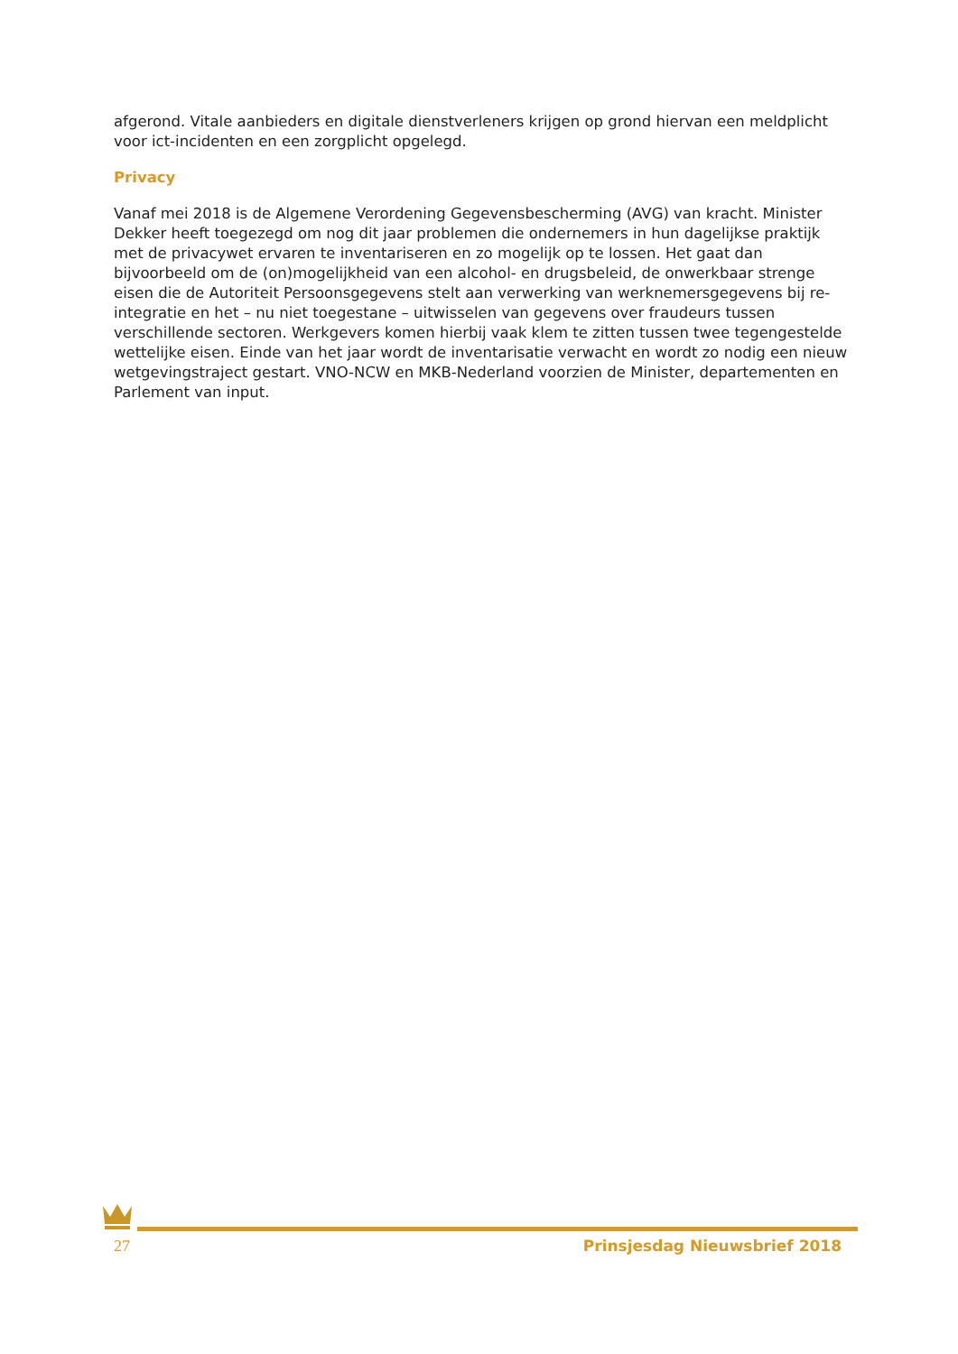afgerond. Vitale aanbieders en digitale dienstverleners krijgen op grond hiervan een meldplicht voor ict-incidenten en een zorgplicht opgelegd.
Privacy
Vanaf mei 2018 is de Algemene Verordening Gegevensbescherming (AVG) van kracht. Minister Dekker heeft toegezegd om nog dit jaar problemen die ondernemers in hun dagelijkse praktijk met de privacywet ervaren te inventariseren en zo mogelijk op te lossen. Het gaat dan bijvoorbeeld om de (on)mogelijkheid van een alcohol- en drugsbeleid, de onwerkbaar strenge eisen die de Autoriteit Persoonsgegevens stelt aan verwerking van werknemersgegevens bij re-integratie en het – nu niet toegestane – uitwisselen van gegevens over fraudeurs tussen verschillende sectoren. Werkgevers komen hierbij vaak klem te zitten tussen twee tegengestelde wettelijke eisen. Einde van het jaar wordt de inventarisatie verwacht en wordt zo nodig een nieuw wetgevingstraject gestart. VNO-NCW en MKB-Nederland voorzien de Minister, departementen en Parlement van input.
27 Prinsjesdag Nieuwsbrief 2018